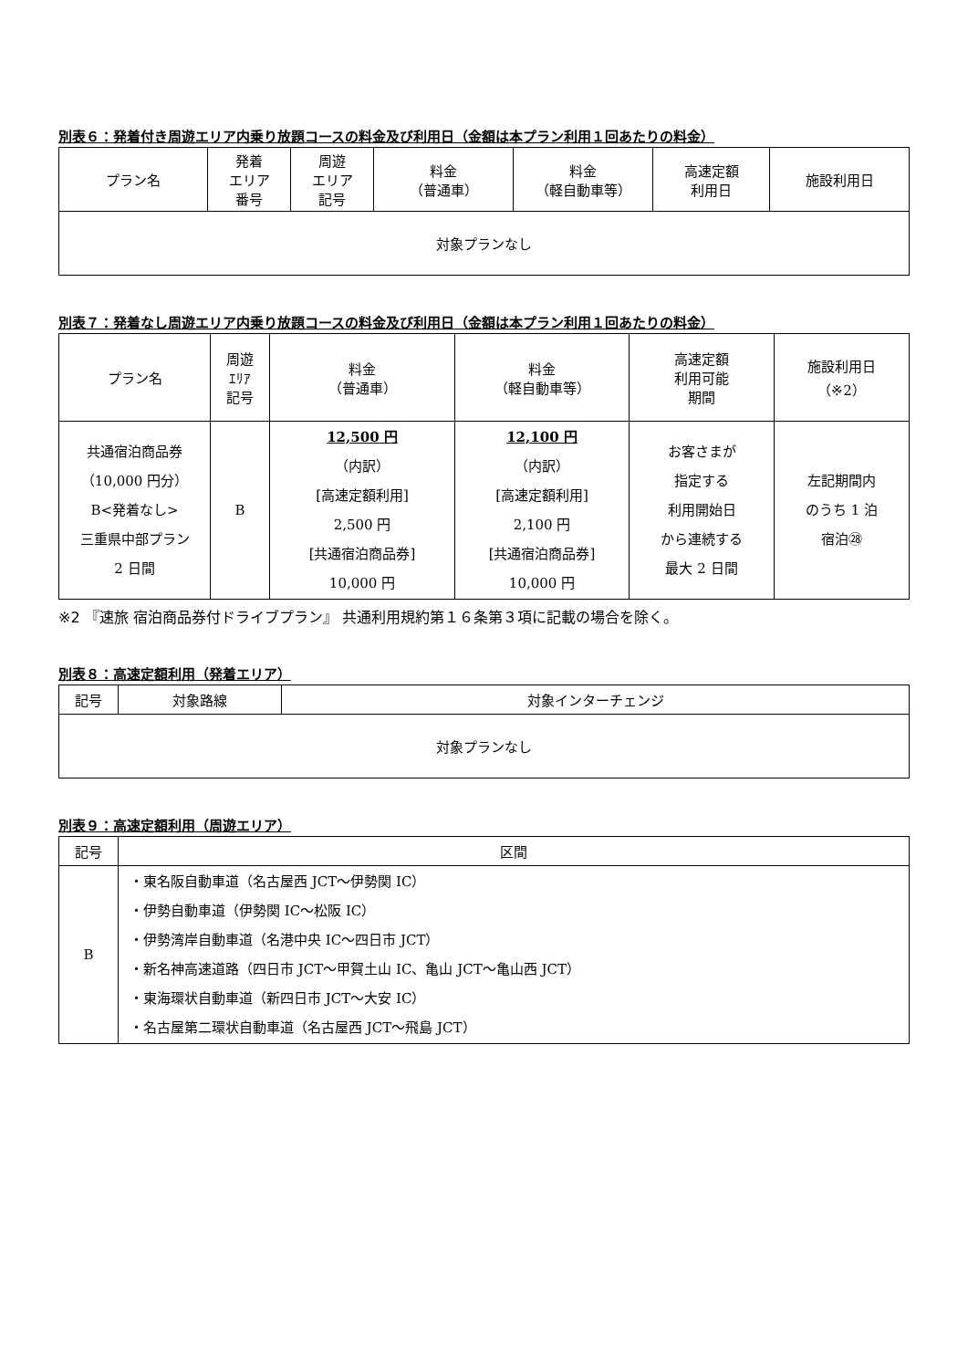別表６：発着付き周遊エリア内乗り放題コースの料金及び利用日（金額は本プラン利用１回あたりの料金）
| プラン名 | 発着 エリア 番号 | 周遊 エリア 記号 | 料金 （普通車） | 料金 （軽自動車等） | 高速定額 利用日 | 施設利用日 |
| --- | --- | --- | --- | --- | --- | --- |
| 対象プランなし | | | | | | |
別表７：発着なし周遊エリア内乗り放題コースの料金及び利用日（金額は本プラン利用１回あたりの料金）
| プラン名 | 周遊 ｴﾘｱ 記号 | 料金 （普通車） | 料金 （軽自動車等） | 高速定額 利用可能 期間 | 施設利用日 （※2） |
| --- | --- | --- | --- | --- | --- |
| 共通宿泊商品券 （10,000 円分） B<発着なし> 三重県中部プラン 2 日間 | B | 12,500 円 （内訳） [高速定額利用] 2,500 円 [共通宿泊商品券] 10,000 円 | 12,100 円 （内訳） [高速定額利用] 2,100 円 [共通宿泊商品券] 10,000 円 | お客さまが 指定する 利用開始日 から連続する 最大 2 日間 | 左記期間内 のうち 1 泊 宿泊㉘ |
※2 『速旅 宿泊商品券付ドライブプラン』 共通利用規約第１６条第３項に記載の場合を除く。
別表８：高速定額利用（発着エリア）
| 記号 | 対象路線 | 対象インターチェンジ |
| --- | --- | --- |
| 対象プランなし | | |
別表９：高速定額利用（周遊エリア）
| 記号 | 区間 |
| --- | --- |
| B | ・東名阪自動車道（名古屋西 JCT～伊勢関 IC） ・伊勢自動車道（伊勢関 IC～松阪 IC） ・伊勢湾岸自動車道（名港中央 IC～四日市 JCT） ・新名神高速道路（四日市 JCT～甲賀土山 IC、亀山 JCT～亀山西 JCT） ・東海環状自動車道（新四日市 JCT～大安 IC） ・名古屋第二環状自動車道（名古屋西 JCT～飛島 JCT） |